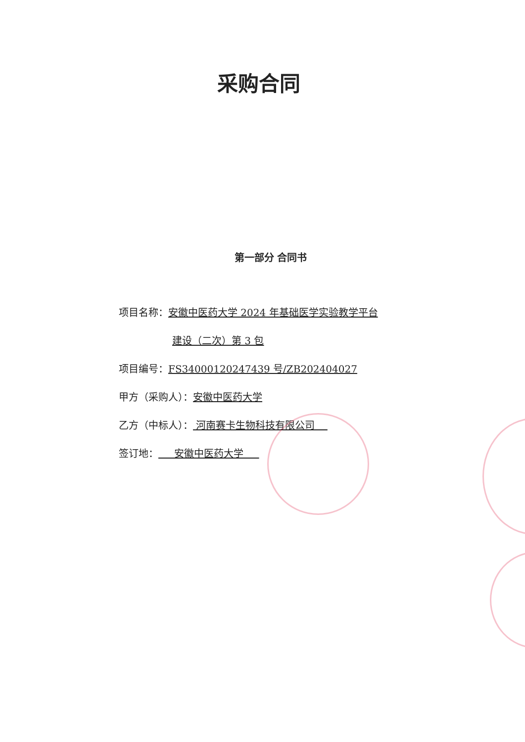采购合同
第一部分 合同书
项目名称：安徽中医药大学 2024 年基础医学实验教学平台
建设（二次）第 3 包
项目编号：FS34000120247439 号/ZB202404027
甲方（采购人）：安徽中医药大学
乙方（中标人）： 河南赛卡生物科技有限公司
签订地： 安徽中医药大学